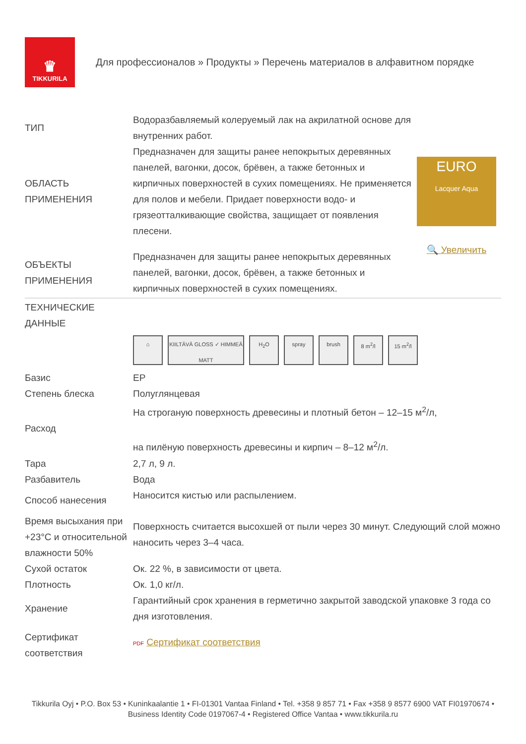♛
TIKKURILA
Для профессионалов » Продукты » Перечень материалов в алфавитном порядке
| ТИП | Водоразбавляемый колеруемый лак на акрилатной основе для внутренних работ. | EURO Lacquer Aqua 🔍 Увеличить |
| ОБЛАСТЬ ПРИМЕНЕНИЯ | Предназначен для защиты ранее непокрытых деревянных панелей, вагонки, досок, брёвен, а также бетонных и кирпичных поверхностей в сухих помещениях. Не применяется для полов и мебели. Придает поверхности водо- и грязеотталкивающие свойства, защищает от появления плесени. | |
| ОБЪЕКТЫ ПРИМЕНЕНИЯ | Предназначен для защиты ранее непокрытых деревянных панелей, вагонки, досок, брёвен, а также бетонных и кирпичных поверхностей в сухих помещениях. | |
| ТЕХНИЧЕСКИЕ ДАННЫЕ | |
| | ⌂ KIILTÄVÄ GLOSS ✓ HIMMEÄ MATT H<sub>2</sub>O spray brush 8 m<sup>2</sup>/l 15 m<sup>2</sup>/l |
| Базис | EP |
| Степень блеска | Полуглянцевая |
| Расход | На строганую поверхность древесины и плотный бетон – 12–15 м<sup>2</sup>/л, на пилёную поверхность древесины и кирпич – 8–12 м<sup>2</sup>/л. |
| Тара | 2,7 л, 9 л. |
| Разбавитель | Вода |
| Способ нанесения | Наносится кистью или распылением. |
| Время высыхания при +23°C и относительной влажности 50% | Поверхность считается высохшей от пыли через 30 минут. Следующий слой можно наносить через 3–4 часа. |
| Сухой остаток | Ок. 22 %, в зависимости от цвета. |
| Плотность | Ок. 1,0 кг/л. |
| Хранение | Гарантийный срок хранения в герметично закрытой заводской упаковке 3 года со дня изготовления. |
| Сертификат соответствия | PDF Сертификат соответствия |
Tikkurila Oyj • P.O. Box 53 • Kuninkaalantie 1 • FI-01301 Vantaa Finland • Tel. +358 9 857 71 • Fax +358 9 8577 6900 VAT FI01970674 • Business Identity Code 0197067-4 • Registered Office Vantaa • www.tikkurila.ru